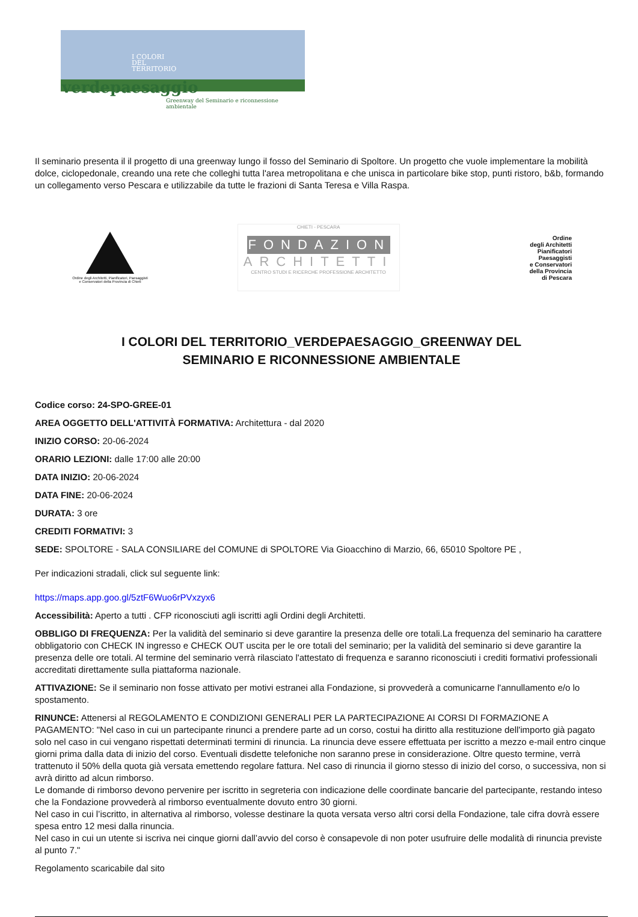I COLORI
DEL
TERRITORIO
verdepaesaggio
Greenway del Seminario e riconnessione ambientale
Il seminario presenta il il progetto di una greenway lungo il fosso del Seminario di Spoltore. Un progetto che vuole implementare la mobilità dolce, ciclopedonale, creando una rete che colleghi tutta l'area metropolitana e che unisca in particolare bike stop, punti ristoro, b&b, formando un collegamento verso Pescara e utilizzabile da tutte le frazioni di Santa Teresa e Villa Raspa.
Ordine degli Architetti, Pianificatori, Paesaggisti e Conservatori della Provincia di Chieti
CHIETI - PESCARA
FONDAZIONE
ARCHITETTI
CENTRO STUDI E RICERCHE PROFESSIONE ARCHITETTO
Ordine
degli Architetti
Pianificatori
Paesaggisti
e Conservatori
della Provincia
di Pescara
I COLORI DEL TERRITORIO_VERDEPAESAGGIO_GREENWAY DEL
SEMINARIO E RICONNESSIONE AMBIENTALE
Codice corso: 24-SPO-GREE-01
AREA OGGETTO DELL'ATTIVITÀ FORMATIVA: Architettura - dal 2020
INIZIO CORSO: 20-06-2024
ORARIO LEZIONI: dalle 17:00 alle 20:00
DATA INIZIO: 20-06-2024
DATA FINE: 20-06-2024
DURATA: 3 ore
CREDITI FORMATIVI: 3
SEDE: SPOLTORE - SALA CONSILIARE del COMUNE di SPOLTORE Via Gioacchino di Marzio, 66, 65010 Spoltore PE ,
Per indicazioni stradali, click sul seguente link:
https://maps.app.goo.gl/5ztF6Wuo6rPVxzyx6
Accessibilità: Aperto a tutti . CFP riconosciuti agli iscritti agli Ordini degli Architetti.
OBBLIGO DI FREQUENZA: Per la validità del seminario si deve garantire la presenza delle ore totali.La frequenza del seminario ha carattere obbligatorio con CHECK IN ingresso e CHECK OUT uscita per le ore totali del seminario; per la validità del seminario si deve garantire la presenza delle ore totali. Al termine del seminario verrà rilasciato l'attestato di frequenza e saranno riconosciuti i crediti formativi professionali accreditati direttamente sulla piattaforma nazionale.
ATTIVAZIONE: Se il seminario non fosse attivato per motivi estranei alla Fondazione, si provvederà a comunicarne l'annullamento e/o lo spostamento.
RINUNCE: Attenersi al REGOLAMENTO E CONDIZIONI GENERALI PER LA PARTECIPAZIONE AI CORSI DI FORMAZIONE A PAGAMENTO: "Nel caso in cui un partecipante rinunci a prendere parte ad un corso, costui ha diritto alla restituzione dell'importo già pagato solo nel caso in cui vengano rispettati determinati termini di rinuncia. La rinuncia deve essere effettuata per iscritto a mezzo e-mail entro cinque giorni prima dalla data di inizio del corso. Eventuali disdette telefoniche non saranno prese in considerazione. Oltre questo termine, verrà trattenuto il 50% della quota già versata emettendo regolare fattura. Nel caso di rinuncia il giorno stesso di inizio del corso, o successiva, non si avrà diritto ad alcun rimborso.
Le domande di rimborso devono pervenire per iscritto in segreteria con indicazione delle coordinate bancarie del partecipante, restando inteso che la Fondazione provvederà al rimborso eventualmente dovuto entro 30 giorni.
Nel caso in cui l’iscritto, in alternativa al rimborso, volesse destinare la quota versata verso altri corsi della Fondazione, tale cifra dovrà essere spesa entro 12 mesi dalla rinuncia.
Nel caso in cui un utente si iscriva nei cinque giorni dall’avvio del corso è consapevole di non poter usufruire delle modalità di rinuncia previste al punto 7."
Regolamento scaricabile dal sito